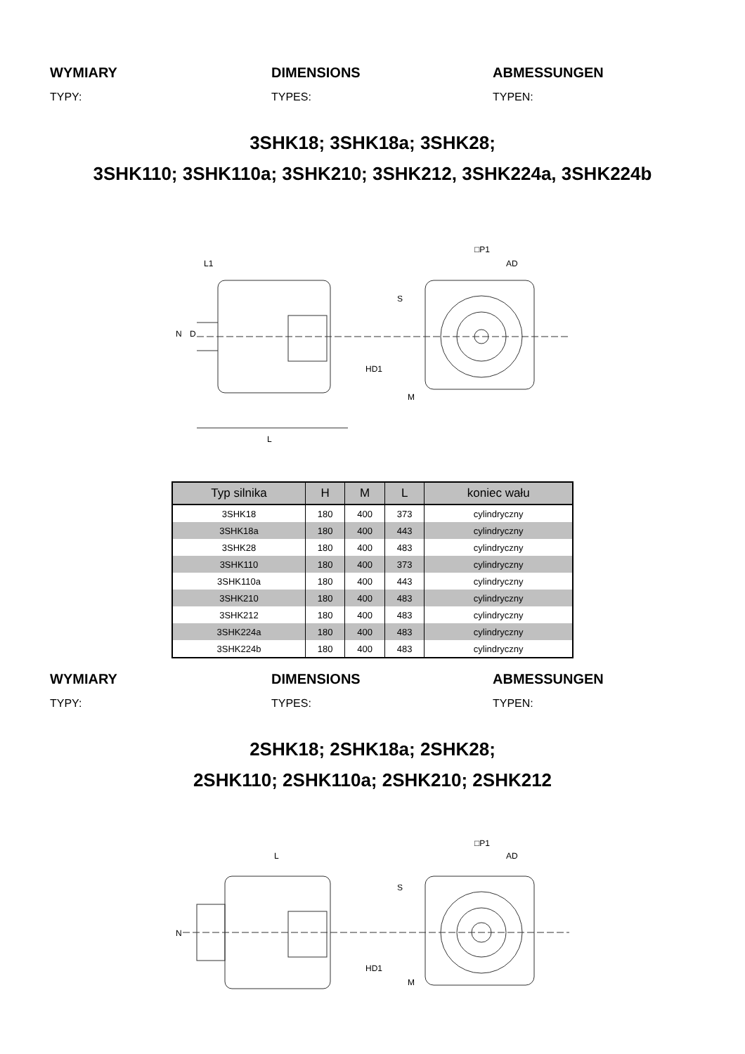WYMIARY
TYPY:
DIMENSIONS
TYPES:
ABMESSUNGEN
TYPEN:
3SHK18; 3SHK18a; 3SHK28;
3SHK110; 3SHK110a; 3SHK210; 3SHK212, 3SHK224a, 3SHK224b
L
L1
□P1
AD
S
M
N
D
HD1
| Typ silnika | H | M | L | koniec wału |
| --- | --- | --- | --- | --- |
| 3SHK18 | 180 | 400 | 373 | cylindryczny |
| 3SHK18a | 180 | 400 | 443 | cylindryczny |
| 3SHK28 | 180 | 400 | 483 | cylindryczny |
| 3SHK110 | 180 | 400 | 373 | cylindryczny |
| 3SHK110a | 180 | 400 | 443 | cylindryczny |
| 3SHK210 | 180 | 400 | 483 | cylindryczny |
| 3SHK212 | 180 | 400 | 483 | cylindryczny |
| 3SHK224a | 180 | 400 | 483 | cylindryczny |
| 3SHK224b | 180 | 400 | 483 | cylindryczny |
WYMIARY
TYPY:
DIMENSIONS
TYPES:
ABMESSUNGEN
TYPEN:
2SHK18; 2SHK18a; 2SHK28;
2SHK110; 2SHK110a; 2SHK210; 2SHK212
L
□P1
AD
S
M
N
HD1